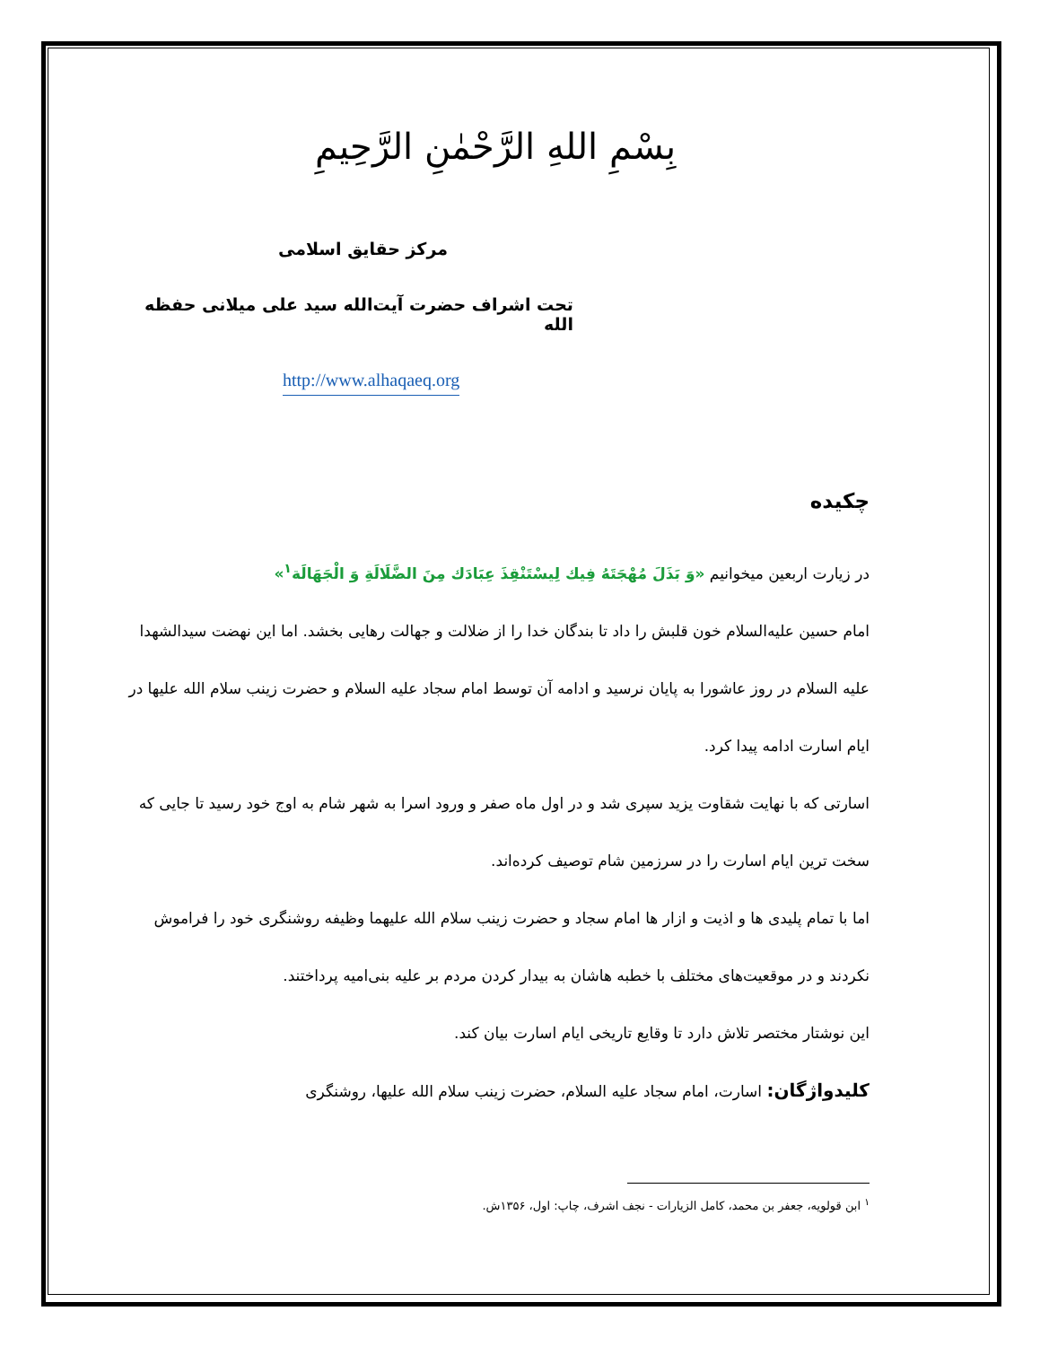بِسْمِ اللهِ الرَّحْمٰنِ الرَّحِيمِ
مرکز حقایق اسلامی
تحت اشراف حضرت آیت‌الله سید علی میلانی حفظه الله
http://www.alhaqaeq.org
چکیده
در زیارت اربعین میخوانیم «وَ بَذَلَ مُهْجَتَهُ فِيك لِيسْتَنْقِذَ عِبَادَك مِنَ الضَّلَالَةِ وَ الْجَهَالَة<sup>۱</sup>»
امام حسین علیه‌السلام خون قلبش را داد تا بندگان خدا را از ضلالت و جهالت رهایی بخشد. اما این نهضت سیدالشهدا علیه السلام در روز عاشورا به پایان نرسید و ادامه آن توسط امام سجاد علیه السلام و حضرت زینب سلام الله علیها در ایام اسارت ادامه پیدا کرد.
اسارتی که با نهایت شقاوت یزید سپری شد و در اول ماه صفر و ورود اسرا به شهر شام به اوج خود رسید تا جایی که سخت ترین ایام اسارت را در سرزمین شام توصیف کرده‌اند.
اما با تمام پلیدی ها و اذیت و ازار ها امام سجاد و حضرت زینب سلام الله علیهما وظیفه روشنگری خود را فراموش نکردند و در موقعیت‌های مختلف با خطبه هاشان به بیدار کردن مردم بر علیه بنی‌امیه پرداختند.
این نوشتار مختصر تلاش دارد تا وقایع تاریخی ایام اسارت بیان کند.
کلیدواژگان: اسارت، امام سجاد علیه السلام، حضرت زینب سلام الله علیها، روشنگری
<sup>۱</sup> ابن قولویه، جعفر بن محمد، کامل الزیارات - نجف اشرف، چاپ: اول، ۱۳۵۶ش.